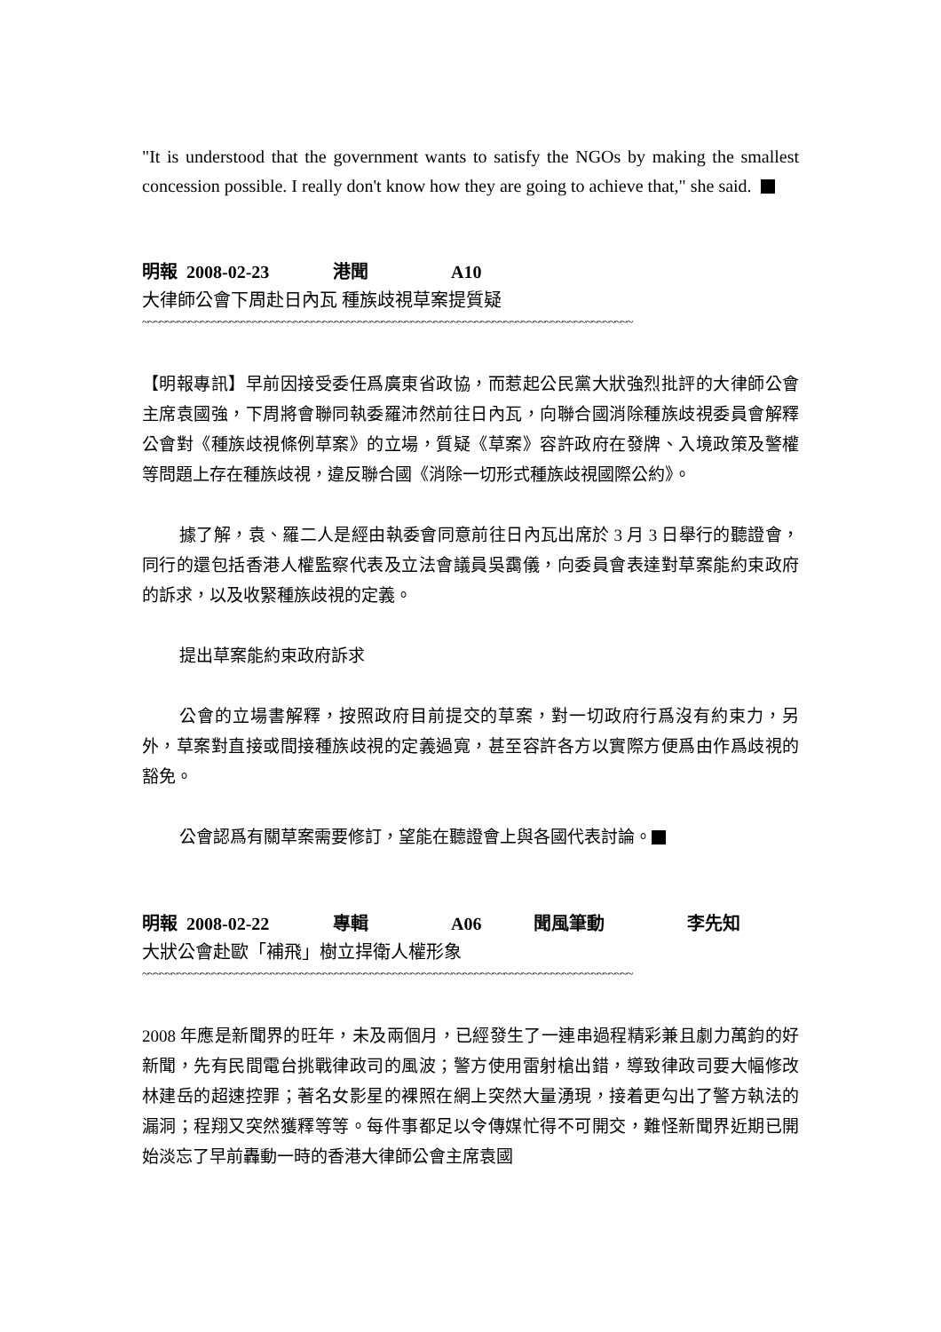"It is understood that the government wants to satisfy the NGOs by making the smallest concession possible. I really don't know how they are going to achieve that," she said.
明報 2008-02-23 港聞 A10
大律師公會下周赴日內瓦 種族歧視草案提質疑
~~~~~~~~~~~~~~~~~~~~~~~~~~~~~~~~~~~~~~~~~~~~~~~~~~~~~~~~~~~~~~~~~~~~~~~~~~~~~~~~~~~~
【明報專訊】早前因接受委任爲廣東省政協，而惹起公民黨大狀強烈批評的大律師公會主席袁國強，下周將會聯同執委羅沛然前往日內瓦，向聯合國消除種族歧視委員會解釋公會對《種族歧視條例草案》的立場，質疑《草案》容許政府在發牌、入境政策及警權等問題上存在種族歧視，違反聯合國《消除一切形式種族歧視國際公約》。
據了解，袁、羅二人是經由執委會同意前往日內瓦出席於 3 月 3 日舉行的聽證會，同行的還包括香港人權監察代表及立法會議員吳靄儀，向委員會表達對草案能約束政府的訴求，以及收緊種族歧視的定義。
提出草案能約束政府訴求
公會的立場書解釋，按照政府目前提交的草案，對一切政府行爲沒有約束力，另外，草案對直接或間接種族歧視的定義過寬，甚至容許各方以實際方便爲由作爲歧視的豁免。
公會認爲有關草案需要修訂，望能在聽證會上與各國代表討論。
明報 2008-02-22 專輯 A06 聞風筆動 李先知
大狀公會赴歐「補飛」樹立捍衛人權形象
~~~~~~~~~~~~~~~~~~~~~~~~~~~~~~~~~~~~~~~~~~~~~~~~~~~~~~~~~~~~~~~~~~~~~~~~~~~~~~~~~~~~
2008 年應是新聞界的旺年，未及兩個月，已經發生了一連串過程精彩兼且劇力萬鈞的好新聞，先有民間電台挑戰律政司的風波；警方使用雷射槍出錯，導致律政司要大幅修改林建岳的超速控罪；著名女影星的裸照在網上突然大量湧現，接着更勾出了警方執法的漏洞；程翔又突然獲釋等等。每件事都足以令傳媒忙得不可開交，難怪新聞界近期已開始淡忘了早前轟動一時的香港大律師公會主席袁國